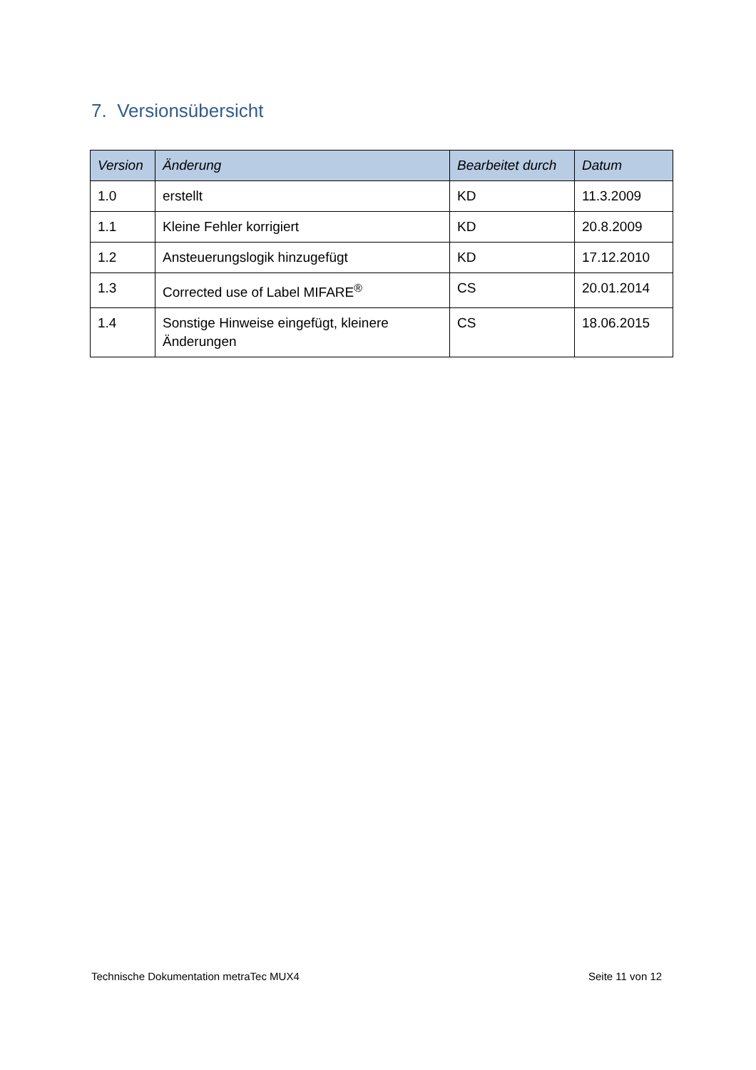7. Versionsübersicht
| Version | Änderung | Bearbeitet durch | Datum |
| --- | --- | --- | --- |
| 1.0 | erstellt | KD | 11.3.2009 |
| 1.1 | Kleine Fehler korrigiert | KD | 20.8.2009 |
| 1.2 | Ansteuerungslogik hinzugefügt | KD | 17.12.2010 |
| 1.3 | Corrected use of Label MIFARE<sup>®</sup> | CS | 20.01.2014 |
| 1.4 | Sonstige Hinweise eingefügt, kleinere Änderungen | CS | 18.06.2015 |
Technische Dokumentation metraTec MUX4
Seite 11 von 12